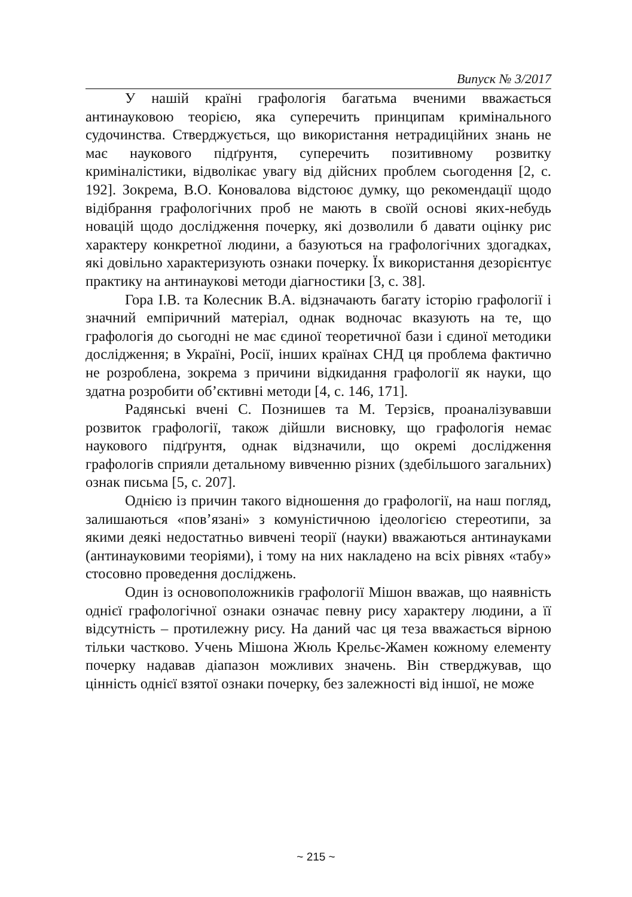Випуск № 3/2017
У нашій країні графологія багатьма вченими вважається антинауковою теорією, яка суперечить принципам кримінального судочинства. Стверджується, що використання нетрадиційних знань не має наукового підґрунтя, суперечить позитивному розвитку криміналістики, відволікає увагу від дійсних проблем сьогодення [2, с. 192]. Зокрема, В.О. Коновалова відстоює думку, що рекомендації щодо відібрання графологічних проб не мають в своїй основі яких-небудь новацій щодо дослідження почерку, які дозволили б давати оцінку рис характеру конкретної людини, а базуються на графологічних здогадках, які довільно характеризують ознаки почерку. Їх використання дезорієнтує практику на антинаукові методи діагностики [3, с. 38].
Гора І.В. та Колесник В.А. відзначають багату історію графології і значний емпіричний матеріал, однак водночас вказують на те, що графологія до сьогодні не має єдиної теоретичної бази і єдиної методики дослідження; в Україні, Росії, інших країнах СНД ця проблема фактично не розроблена, зокрема з причини відкидання графології як науки, що здатна розробити об’єктивні методи [4, с. 146, 171].
Радянські вчені С. Познишев та М. Терзієв, проаналізувавши розвиток графології, також дійшли висновку, що графологія немає наукового підґрунтя, однак відзначили, що окремі дослідження графологів сприяли детальному вивченню різних (здебільшого загальних) ознак письма [5, с. 207].
Однією із причин такого відношення до графології, на наш погляд, залишаються «пов’язані» з комуністичною ідеологією стереотипи, за якими деякі недостатньо вивчені теорії (науки) вважаються антинауками (антинауковими теоріями), і тому на них накладено на всіх рівнях «табу» стосовно проведення досліджень.
Один із основоположників графології Мішон вважав, що наявність однієї графологічної ознаки означає певну рису характеру людини, а її відсутність – протилежну рису. На даний час ця теза вважається вірною тільки частково. Учень Мішона Жюль Крельє-Жамен кожному елементу почерку надавав діапазон можливих значень. Він стверджував, що цінність однієї взятої ознаки почерку, без залежності від іншої, не може
~ 215 ~